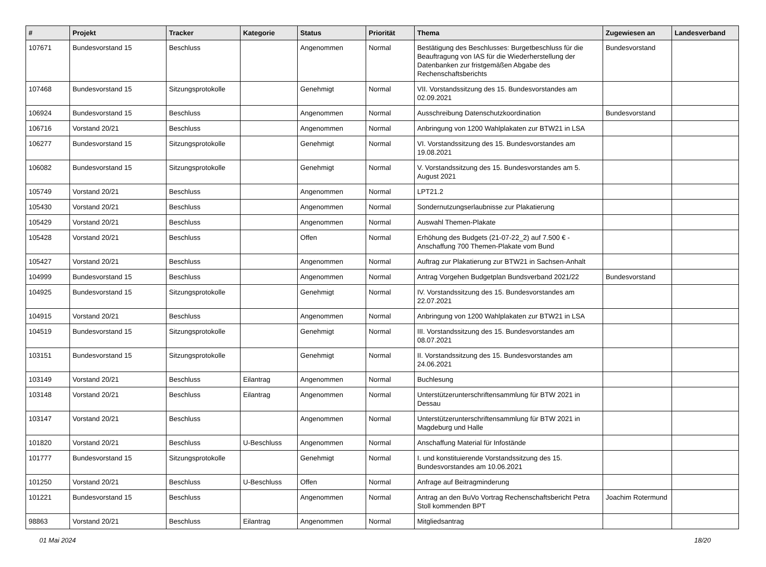| # | Projekt | Tracker | Kategorie | Status | Priorität | Thema | Zugewiesen an | Landesverband |
| --- | --- | --- | --- | --- | --- | --- | --- | --- |
| 107671 | Bundesvorstand 15 | Beschluss | | Angenommen | Normal | Bestätigung des Beschlusses: Burgetbeschluss für die Beauftragung von IAS für die Wiederherstellung der Datenbanken zur fristgemäßen Abgabe des Rechenschaftsberichts | Bundesvorstand | |
| 107468 | Bundesvorstand 15 | Sitzungsprotokolle | | Genehmigt | Normal | VII. Vorstandssitzung des 15. Bundesvorstandes am 02.09.2021 | | |
| 106924 | Bundesvorstand 15 | Beschluss | | Angenommen | Normal | Ausschreibung Datenschutzkoordination | Bundesvorstand | |
| 106716 | Vorstand 20/21 | Beschluss | | Angenommen | Normal | Anbringung von 1200 Wahlplakaten zur BTW21 in LSA | | |
| 106277 | Bundesvorstand 15 | Sitzungsprotokolle | | Genehmigt | Normal | VI. Vorstandssitzung des 15. Bundesvorstandes am 19.08.2021 | | |
| 106082 | Bundesvorstand 15 | Sitzungsprotokolle | | Genehmigt | Normal | V. Vorstandssitzung des 15. Bundesvorstandes am 5. August 2021 | | |
| 105749 | Vorstand 20/21 | Beschluss | | Angenommen | Normal | LPT21.2 | | |
| 105430 | Vorstand 20/21 | Beschluss | | Angenommen | Normal | Sondernutzungserlaubnisse zur Plakatierung | | |
| 105429 | Vorstand 20/21 | Beschluss | | Angenommen | Normal | Auswahl Themen-Plakate | | |
| 105428 | Vorstand 20/21 | Beschluss | | Offen | Normal | Erhöhung des Budgets (21-07-22_2) auf 7.500 € - Anschaffung 700 Themen-Plakate vom Bund | | |
| 105427 | Vorstand 20/21 | Beschluss | | Angenommen | Normal | Auftrag zur Plakatierung zur BTW21 in Sachsen-Anhalt | | |
| 104999 | Bundesvorstand 15 | Beschluss | | Angenommen | Normal | Antrag Vorgehen Budgetplan Bundsverband 2021/22 | Bundesvorstand | |
| 104925 | Bundesvorstand 15 | Sitzungsprotokolle | | Genehmigt | Normal | IV. Vorstandssitzung des 15. Bundesvorstandes am 22.07.2021 | | |
| 104915 | Vorstand 20/21 | Beschluss | | Angenommen | Normal | Anbringung von 1200 Wahlplakaten zur BTW21 in LSA | | |
| 104519 | Bundesvorstand 15 | Sitzungsprotokolle | | Genehmigt | Normal | III. Vorstandssitzung des 15. Bundesvorstandes am 08.07.2021 | | |
| 103151 | Bundesvorstand 15 | Sitzungsprotokolle | | Genehmigt | Normal | II. Vorstandssitzung des 15. Bundesvorstandes am 24.06.2021 | | |
| 103149 | Vorstand 20/21 | Beschluss | Eilantrag | Angenommen | Normal | Buchlesung | | |
| 103148 | Vorstand 20/21 | Beschluss | Eilantrag | Angenommen | Normal | Unterstützerunterschriftensammlung für BTW 2021 in Dessau | | |
| 103147 | Vorstand 20/21 | Beschluss | | Angenommen | Normal | Unterstützerunterschriftensammlung für BTW 2021 in Magdeburg und Halle | | |
| 101820 | Vorstand 20/21 | Beschluss | U-Beschluss | Angenommen | Normal | Anschaffung Material für Infostände | | |
| 101777 | Bundesvorstand 15 | Sitzungsprotokolle | | Genehmigt | Normal | I. und konstituierende Vorstandssitzung des 15. Bundesvorstandes am 10.06.2021 | | |
| 101250 | Vorstand 20/21 | Beschluss | U-Beschluss | Offen | Normal | Anfrage auf Beitragminderung | | |
| 101221 | Bundesvorstand 15 | Beschluss | | Angenommen | Normal | Antrag an den BuVo Vortrag Rechenschaftsbericht Petra Stoll kommenden BPT | Joachim Rotermund | |
| 98863 | Vorstand 20/21 | Beschluss | Eilantrag | Angenommen | Normal | Mitgliedsantrag | | |
01 Mai 2024 18/20